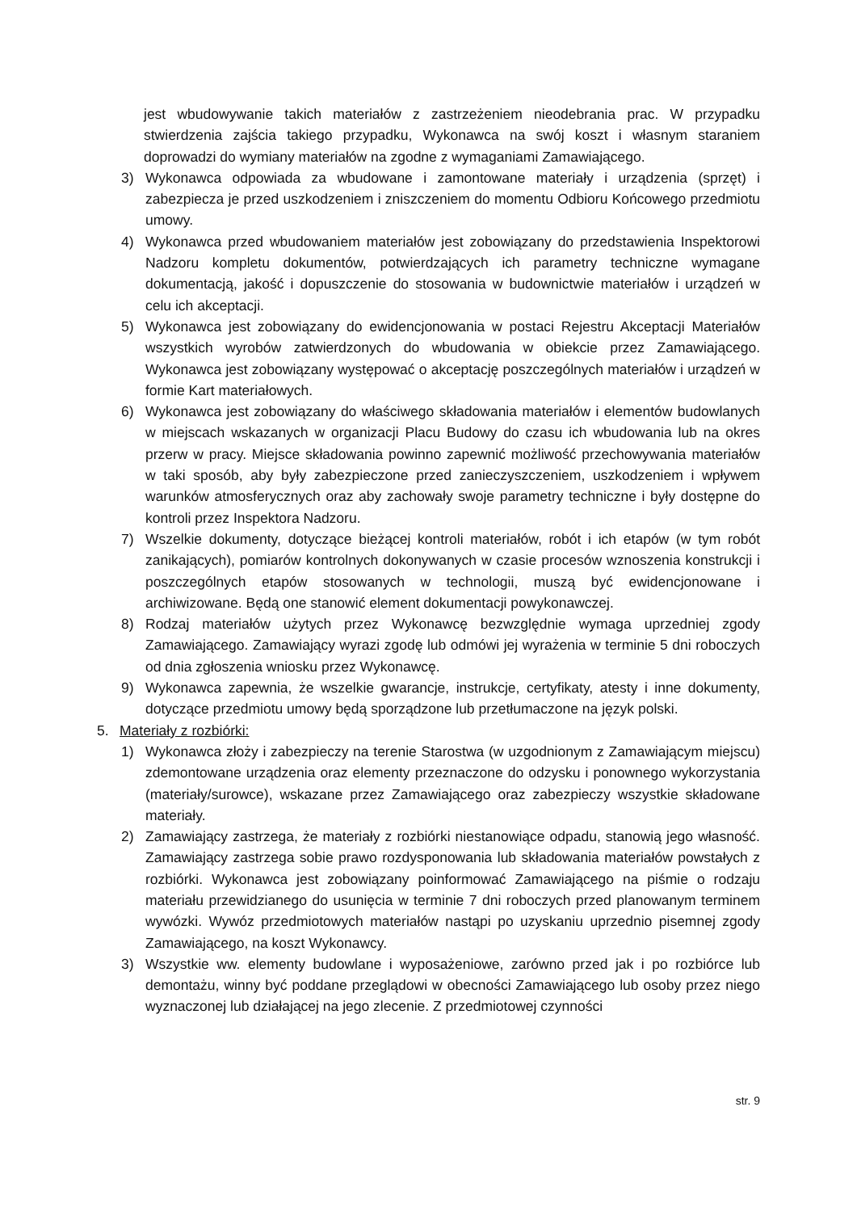jest wbudowywanie takich materiałów z zastrzeżeniem nieodebrania prac. W przypadku stwierdzenia zajścia takiego przypadku, Wykonawca na swój koszt i własnym staraniem doprowadzi do wymiany materiałów na zgodne z wymaganiami Zamawiającego.
3) Wykonawca odpowiada za wbudowane i zamontowane materiały i urządzenia (sprzęt) i zabezpiecza je przed uszkodzeniem i zniszczeniem do momentu Odbioru Końcowego przedmiotu umowy.
4) Wykonawca przed wbudowaniem materiałów jest zobowiązany do przedstawienia Inspektorowi Nadzoru kompletu dokumentów, potwierdzających ich parametry techniczne wymagane dokumentacją, jakość i dopuszczenie do stosowania w budownictwie materiałów i urządzeń w celu ich akceptacji.
5) Wykonawca jest zobowiązany do ewidencjonowania w postaci Rejestru Akceptacji Materiałów wszystkich wyrobów zatwierdzonych do wbudowania w obiekcie przez Zamawiającego. Wykonawca jest zobowiązany występować o akceptację poszczególnych materiałów i urządzeń w formie Kart materiałowych.
6) Wykonawca jest zobowiązany do właściwego składowania materiałów i elementów budowlanych w miejscach wskazanych w organizacji Placu Budowy do czasu ich wbudowania lub na okres przerw w pracy. Miejsce składowania powinno zapewnić możliwość przechowywania materiałów w taki sposób, aby były zabezpieczone przed zanieczyszczeniem, uszkodzeniem i wpływem warunków atmosferycznych oraz aby zachowały swoje parametry techniczne i były dostępne do kontroli przez Inspektora Nadzoru.
7) Wszelkie dokumenty, dotyczące bieżącej kontroli materiałów, robót i ich etapów (w tym robót zanikających), pomiarów kontrolnych dokonywanych w czasie procesów wznoszenia konstrukcji i poszczególnych etapów stosowanych w technologii, muszą być ewidencjonowane i archiwizowane. Będą one stanowić element dokumentacji powykonawczej.
8) Rodzaj materiałów użytych przez Wykonawcę bezwzględnie wymaga uprzedniej zgody Zamawiającego. Zamawiający wyrazi zgodę lub odmówi jej wyrażenia w terminie 5 dni roboczych od dnia zgłoszenia wniosku przez Wykonawcę.
9) Wykonawca zapewnia, że wszelkie gwarancje, instrukcje, certyfikaty, atesty i inne dokumenty, dotyczące przedmiotu umowy będą sporządzone lub przetłumaczone na język polski.
5. Materiały z rozbiórki:
1) Wykonawca złoży i zabezpieczy na terenie Starostwa (w uzgodnionym z Zamawiającym miejscu) zdemontowane urządzenia oraz elementy przeznaczone do odzysku i ponownego wykorzystania (materiały/surowce), wskazane przez Zamawiającego oraz zabezpieczy wszystkie składowane materiały.
2) Zamawiający zastrzega, że materiały z rozbiórki niestanowiące odpadu, stanowią jego własność. Zamawiający zastrzega sobie prawo rozdysponowania lub składowania materiałów powstałych z rozbiórki. Wykonawca jest zobowiązany poinformować Zamawiającego na piśmie o rodzaju materiału przewidzianego do usunięcia w terminie 7 dni roboczych przed planowanym terminem wywózki. Wywóz przedmiotowych materiałów nastąpi po uzyskaniu uprzednio pisemnej zgody Zamawiającego, na koszt Wykonawcy.
3) Wszystkie ww. elementy budowlane i wyposażeniowe, zarówno przed jak i po rozbiórce lub demontażu, winny być poddane przeglądowi w obecności Zamawiającego lub osoby przez niego wyznaczonej lub działającej na jego zlecenie. Z przedmiotowej czynności
str. 9